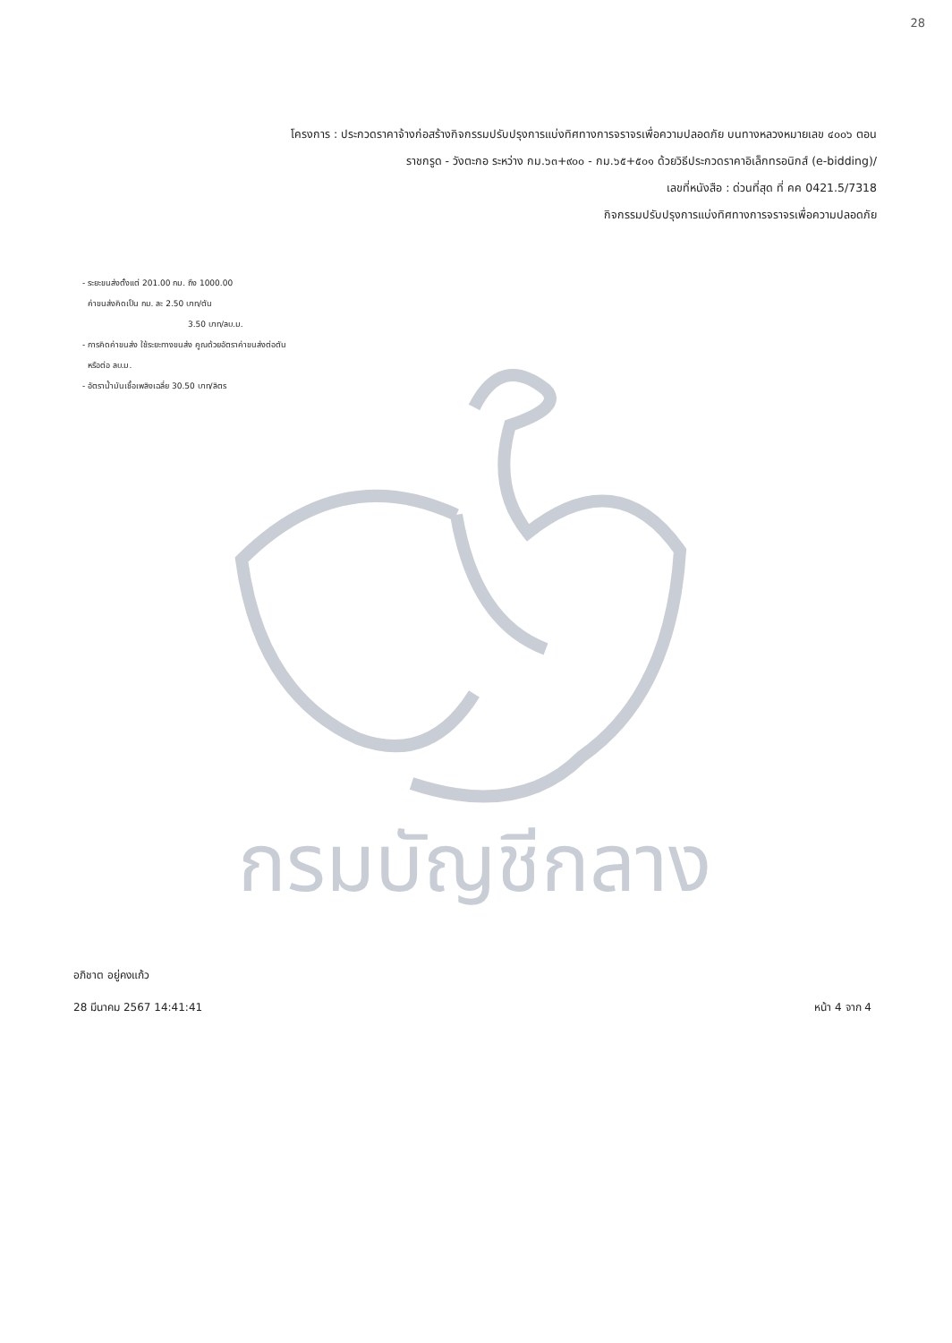28
โครงการ : ประกวดราคาจ้างก่อสร้างกิจกรรมปรับปรุงการแบ่งทิศทางการจราจรเพื่อความปลอดภัย บนทางหลวงหมายเลข ๔๐๐๖ ตอน
ราชกรูด - วังตะกอ ระหว่าง กม.๖๓+๙๐๐ - กม.๖๕+๕๐๑ ด้วยวิธีประกวดราคาอิเล็กทรอนิกส์ (e-bidding)/
เลขที่หนังสือ : ด่วนที่สุด ที่ คค 0421.5/7318
กิจกรรมปรับปรุงการแบ่งทิศทางการจราจรเพื่อความปลอดภัย
- ระยะขนส่งตั้งแต่ 201.00 กม. ถึง 1000.00
ค่าขนส่งคิดเป็น กม. ละ 2.50 บาท/ตัน
3.50 บาท/ลบ.ม.
- การคิดค่าขนส่ง ใช้ระยะทางขนส่ง คูณด้วยอัตราค่าขนส่งต่อตัน
หรือต่อ ลบ.ม.
- อัตราน้ำมันเชื้อเพลิงเฉลี่ย 30.50 บาท/ลิตร
กรมบัญชีกลาง
อภิชาต อยู่คงแก้ว
28 มีนาคม 2567 14:41:41 หน้า 4 จาก 4